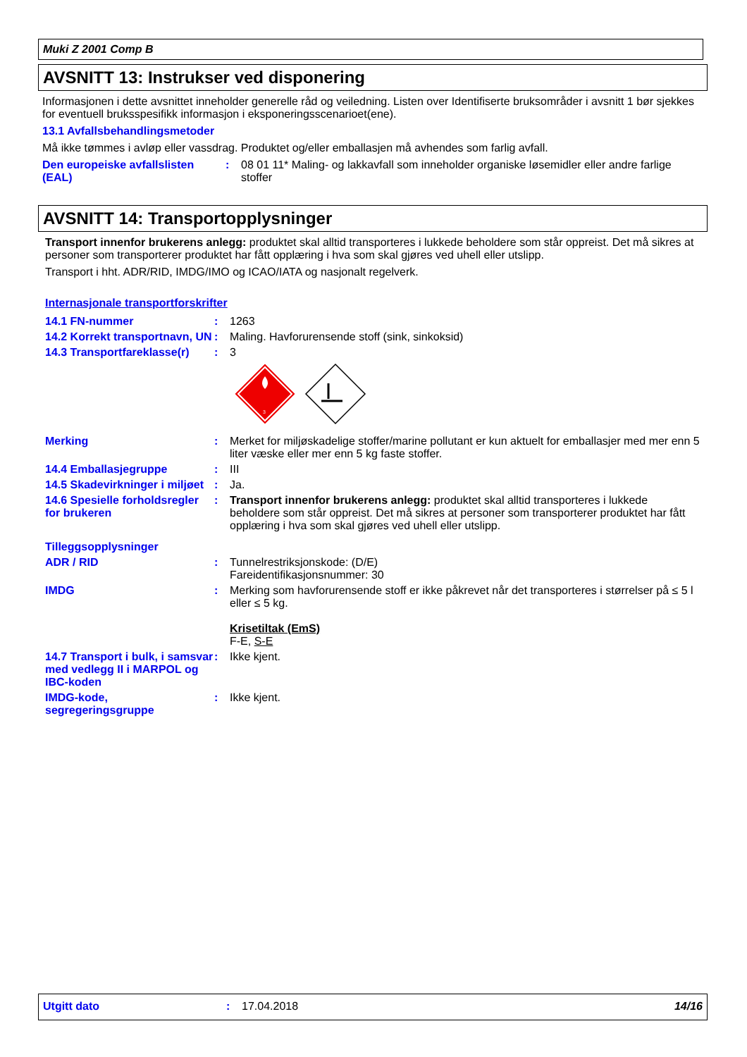Muki Z 2001 Comp B
AVSNITT 13: Instrukser ved disponering
Informasjonen i dette avsnittet inneholder generelle råd og veiledning. Listen over Identifiserte bruksområder i avsnitt 1 bør sjekkes for eventuell bruksspesifikk informasjon i eksponeringsscenarioet(ene).
13.1 Avfallsbehandlingsmetoder
Må ikke tømmes i avløp eller vassdrag. Produktet og/eller emballasjen må avhendes som farlig avfall.
Den europeiske avfallslisten (EAL)
: 08 01 11* Maling- og lakkavfall som inneholder organiske løsemidler eller andre farlige stoffer
AVSNITT 14: Transportopplysninger
Transport innenfor brukerens anlegg: produktet skal alltid transporteres i lukkede beholdere som står oppreist. Det må sikres at personer som transporterer produktet har fått opplæring i hva som skal gjøres ved uhell eller utslipp.
Transport i hht. ADR/RID, IMDG/IMO og ICAO/IATA og nasjonalt regelverk.
Internasjonale transportforskrifter
14.1 FN-nummer : 1263
14.2 Korrekt transportnavn, UN
: Maling. Havforurensende stoff (sink, sinkoksid)
14.3 Transportfareklasse(r)
: 3
3
Merking : Merket for miljøskadelige stoffer/marine pollutant er kun aktuelt for emballasjer med mer enn 5 liter væske eller mer enn 5 kg faste stoffer.
14.4 Emballasjegruppe : III
14.5 Skadevirkninger i miljøet
: Ja.
14.6 Spesielle forholdsregler for brukeren
: Transport innenfor brukerens anlegg: produktet skal alltid transporteres i lukkede beholdere som står oppreist. Det må sikres at personer som transporterer produktet har fått opplæring i hva som skal gjøres ved uhell eller utslipp.
Tilleggsopplysninger
ADR / RID : Tunnelrestriksjonskode: (D/E)
Fareidentifikasjonsnummer: 30
IMDG : Merking som havforurensende stoff er ikke påkrevet når det transporteres i størrelser på ≤ 5 l eller ≤ 5 kg.
Krisetiltak (EmS)
F-E, S-E
14.7 Transport i bulk, i samsvar med vedlegg II i MARPOL og IBC-koden
: Ikke kjent.
IMDG-kode, segregeringsgruppe
: Ikke kjent.
Utgitt dato : 17.04.2018 14/16